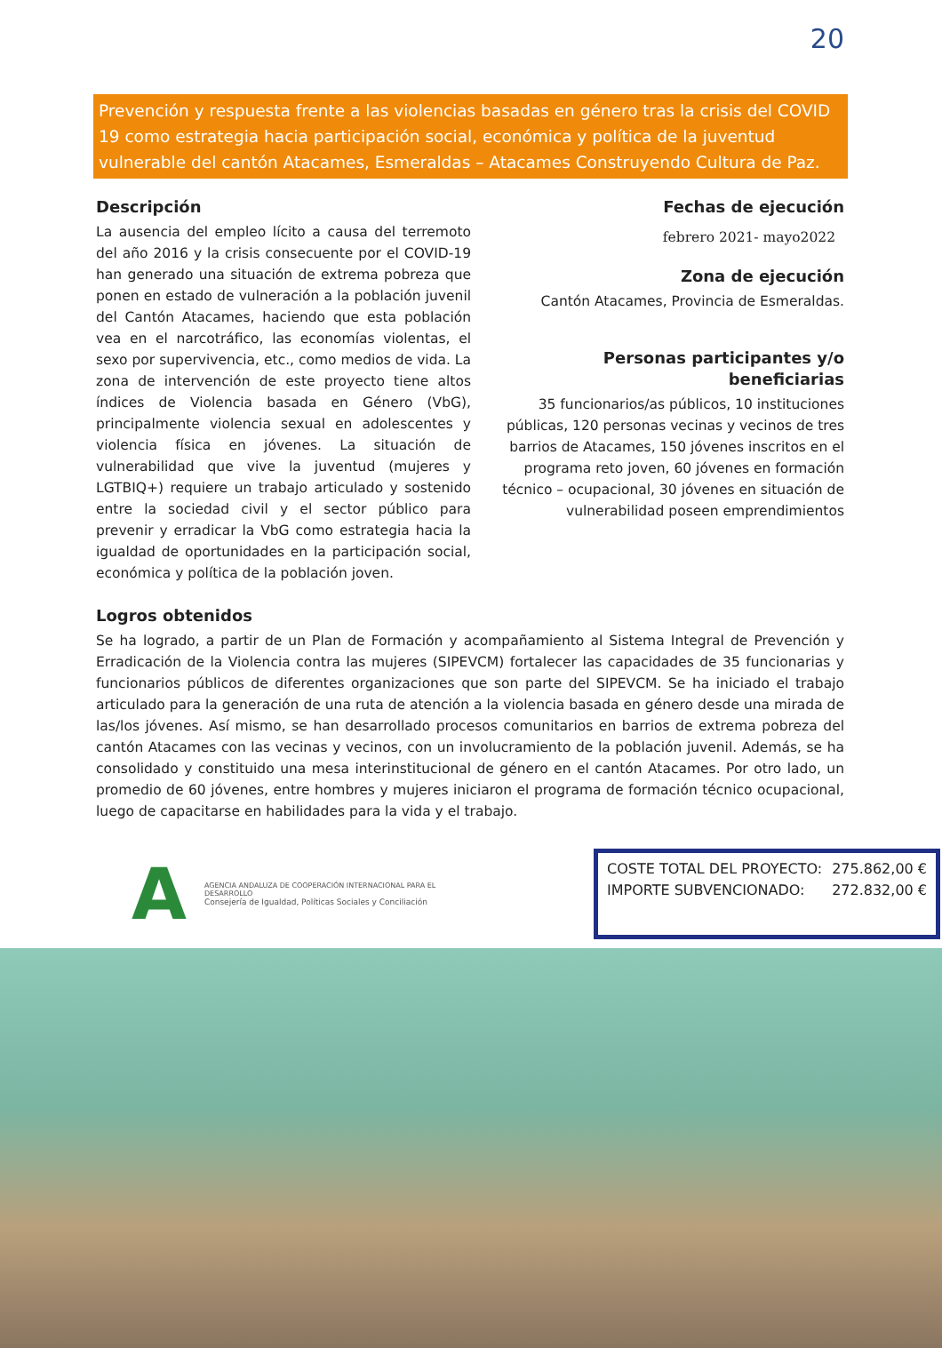20
Prevención y respuesta frente a las violencias basadas en género tras la crisis del COVID 19 como estrategia hacia participación social, económica y política de la juventud vulnerable del cantón Atacames, Esmeraldas – Atacames Construyendo Cultura de Paz.
Descripción
La ausencia del empleo lícito a causa del terremoto del año 2016 y la crisis consecuente por el COVID-19 han generado una situación de extrema pobreza que ponen en estado de vulneración a la población juvenil del Cantón Atacames, haciendo que esta población vea en el narcotráfico, las economías violentas, el sexo por supervivencia, etc., como medios de vida. La zona de intervención de este proyecto tiene altos índices de Violencia basada en Género (VbG), principalmente violencia sexual en adolescentes y violencia física en jóvenes. La situación de vulnerabilidad que vive la juventud (mujeres y LGTBIQ+) requiere un trabajo articulado y sostenido entre la sociedad civil y el sector público para prevenir y erradicar la VbG como estrategia hacia la igualdad de oportunidades en la participación social, económica y política de la población joven.
Fechas de ejecución
febrero 2021- mayo2022
Zona de ejecución
Cantón Atacames, Provincia de Esmeraldas.
Personas participantes y/o beneficiarias
35 funcionarios/as públicos, 10 instituciones públicas, 120 personas vecinas y vecinos de tres barrios de Atacames, 150 jóvenes inscritos en el programa reto joven, 60 jóvenes en formación técnico – ocupacional, 30 jóvenes en situación de vulnerabilidad poseen emprendimientos
Logros obtenidos
Se ha logrado, a partir de un Plan de Formación y acompañamiento al Sistema Integral de Prevención y Erradicación de la Violencia contra las mujeres (SIPEVCM) fortalecer las capacidades de 35 funcionarias y funcionarios públicos de diferentes organizaciones que son parte del SIPEVCM. Se ha iniciado el trabajo articulado para la generación de una ruta de atención a la violencia basada en género desde una mirada de las/los jóvenes. Así mismo, se han desarrollado procesos comunitarios en barrios de extrema pobreza del cantón Atacames con las vecinas y vecinos, con un involucramiento de la población juvenil. Además, se ha consolidado y constituido una mesa interinstitucional de género en el cantón Atacames. Por otro lado, un promedio de 60 jóvenes, entre hombres y mujeres iniciaron el programa de formación técnico ocupacional, luego de capacitarse en habilidades para la vida y el trabajo.
A
AGENCIA ANDALUZA DE COOPERACIÓN INTERNACIONAL PARA EL DESARROLLO
Consejería de Igualdad, Políticas Sociales y Conciliación
COSTE TOTAL DEL PROYECTO: 275.862,00 €
IMPORTE SUBVENCIONADO: 272.832,00 €